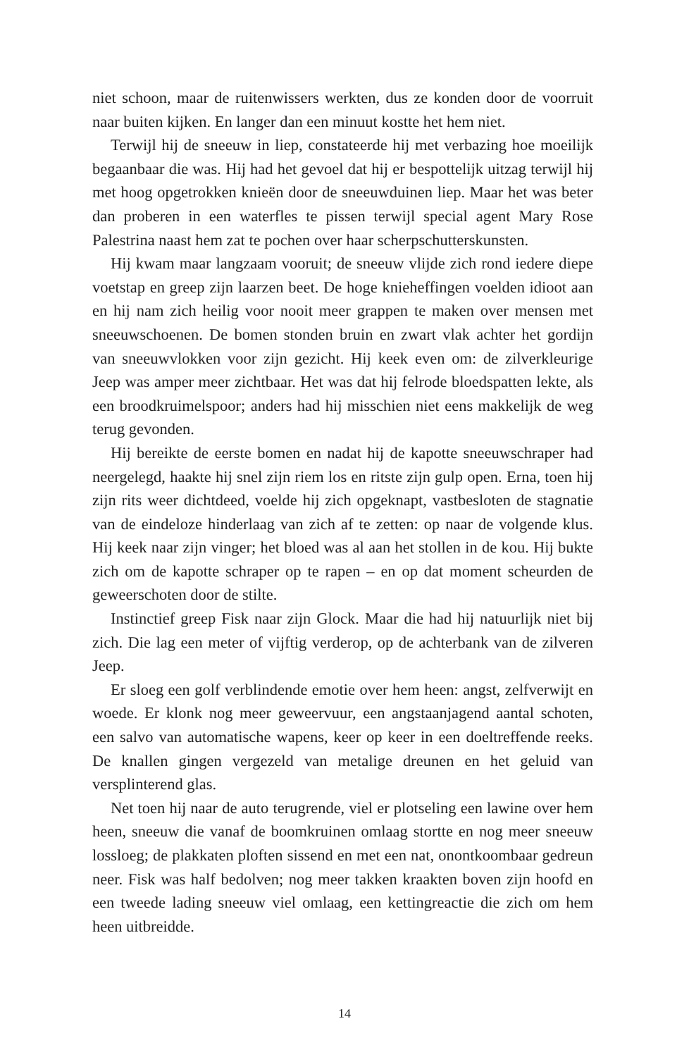niet schoon, maar de ruitenwissers werkten, dus ze konden door de voor­ruit naar buiten kijken. En langer dan een minuut kostte het hem niet.
Terwijl hij de sneeuw in liep, constateerde hij met verbazing hoe moei­lijk begaanbaar die was. Hij had het gevoel dat hij er bespottelijk uitzag terwijl hij met hoog opgetrokken knieën door de sneeuwduinen liep. Maar het was beter dan proberen in een waterfles te pissen terwijl special agent Mary Rose Palestrina naast hem zat te pochen over haar scherp­schutterskunsten.
Hij kwam maar langzaam vooruit; de sneeuw vlijde zich rond iedere diepe voetstap en greep zijn laarzen beet. De hoge knieheffingen voelden idioot aan en hij nam zich heilig voor nooit meer grappen te maken over mensen met sneeuwschoenen. De bomen stonden bruin en zwart vlak achter het gordijn van sneeuwvlokken voor zijn gezicht. Hij keek even om: de zilverkleurige Jeep was amper meer zichtbaar. Het was dat hij fel­rode bloedspatten lekte, als een broodkruimelspoor; anders had hij mis­schien niet eens makkelijk de weg terug gevonden.
Hij bereikte de eerste bomen en nadat hij de kapotte sneeuwschraper had neergelegd, haakte hij snel zijn riem los en ritste zijn gulp open. Erna, toen hij zijn rits weer dichtdeed, voelde hij zich opgeknapt, vastbesloten de stagnatie van de eindeloze hinderlaag van zich af te zetten: op naar de volgende klus. Hij keek naar zijn vinger; het bloed was al aan het stollen in de kou. Hij bukte zich om de kapotte schraper op te rapen – en op dat moment scheurden de geweerschoten door de stilte.
Instinctief greep Fisk naar zijn Glock. Maar die had hij natuurlijk niet bij zich. Die lag een meter of vijftig verderop, op de achterbank van de zil­veren Jeep.
Er sloeg een golf verblindende emotie over hem heen: angst, zelfver­wijt en woede. Er klonk nog meer geweervuur, een angstaanjagend aantal schoten, een salvo van automatische wapens, keer op keer in een doeltref­fende reeks. De knallen gingen vergezeld van metalige dreunen en het ge­luid van versplinterend glas.
Net toen hij naar de auto terugrende, viel er plotseling een lawine over hem heen, sneeuw die vanaf de boomkruinen omlaag stortte en nog meer sneeuw lossloeg; de plakkaten ploften sissend en met een nat, onont­koombaar gedreun neer. Fisk was half bedolven; nog meer takken kraak­ten boven zijn hoofd en een tweede lading sneeuw viel omlaag, een ket­tingreactie die zich om hem heen uitbreidde.
14